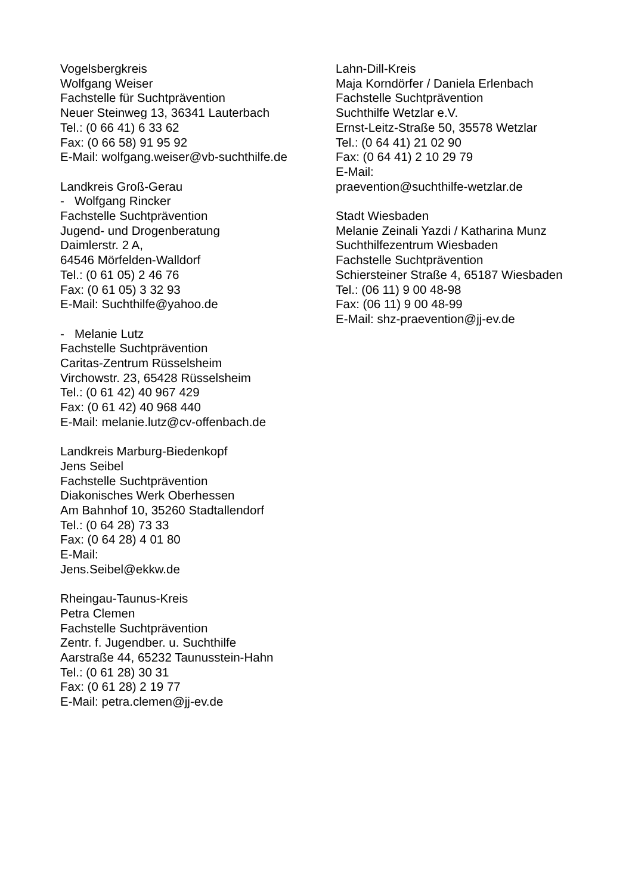Vogelsbergkreis
Wolfgang Weiser
Fachstelle für Suchtprävention
Neuer Steinweg 13, 36341 Lauterbach
Tel.: (0 66 41) 6 33 62
Fax: (0 66 58) 91 95 92
E-Mail: wolfgang.weiser@vb-suchthilfe.de
Landkreis Groß-Gerau
- Wolfgang Rincker
Fachstelle Suchtprävention
Jugend- und Drogenberatung
Daimlerstr. 2 A,
64546 Mörfelden-Walldorf
Tel.: (0 61 05) 2 46 76
Fax: (0 61 05) 3 32 93
E-Mail: Suchthilfe@yahoo.de
- Melanie Lutz
Fachstelle Suchtprävention
Caritas-Zentrum Rüsselsheim
Virchowstr. 23, 65428 Rüsselsheim
Tel.: (0 61 42) 40 967 429
Fax: (0 61 42) 40 968 440
E-Mail: melanie.lutz@cv-offenbach.de
Landkreis Marburg-Biedenkopf
Jens Seibel
Fachstelle Suchtprävention
Diakonisches Werk Oberhessen
Am Bahnhof 10, 35260 Stadtallendorf
Tel.: (0 64 28) 73 33
Fax: (0 64 28) 4 01 80
E-Mail:
Jens.Seibel@ekkw.de
Rheingau-Taunus-Kreis
Petra Clemen
Fachstelle Suchtprävention
Zentr. f. Jugendber. u. Suchthilfe
Aarstraße 44, 65232 Taunusstein-Hahn
Tel.: (0 61 28) 30 31
Fax: (0 61 28) 2 19 77
E-Mail: petra.clemen@jj-ev.de
Lahn-Dill-Kreis
Maja Korndörfer / Daniela Erlenbach
Fachstelle Suchtprävention
Suchthilfe Wetzlar e.V.
Ernst-Leitz-Straße 50, 35578 Wetzlar
Tel.: (0 64 41) 21 02 90
Fax: (0 64 41) 2 10 29 79
E-Mail:
praevention@suchthilfe-wetzlar.de
Stadt Wiesbaden
Melanie Zeinali Yazdi / Katharina Munz
Suchthilfezentrum Wiesbaden
Fachstelle Suchtprävention
Schiersteiner Straße 4, 65187 Wiesbaden
Tel.: (06 11) 9 00 48-98
Fax: (06 11) 9 00 48-99
E-Mail: shz-praevention@jj-ev.de